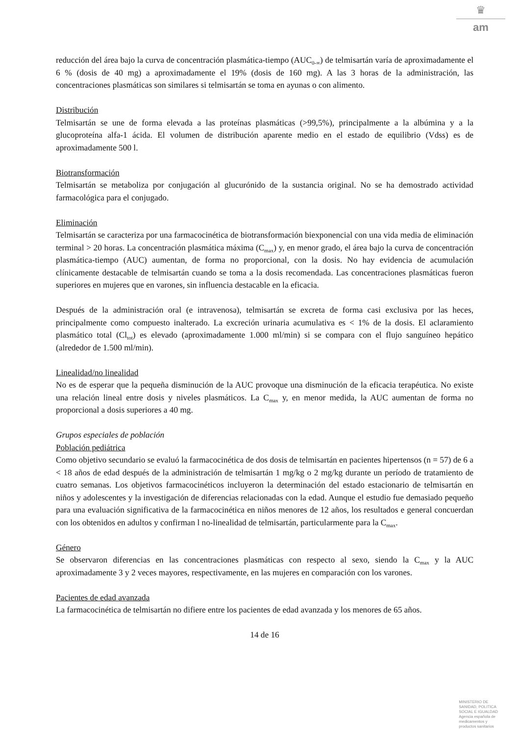♛
am
reducción del área bajo la curva de concentración plasmática-tiempo (AUC<sub>0-∞</sub>) de telmisartán varía de aproximadamente el 6 % (dosis de 40 mg) a aproximadamente el 19% (dosis de 160 mg). A las 3 horas de la administración, las concentraciones plasmáticas son similares si telmisartán se toma en ayunas o con alimento.
Distribución
Telmisartán se une de forma elevada a las proteínas plasmáticas (>99,5%), principalmente a la albúmina y a la glucoproteína alfa-1 ácida. El volumen de distribución aparente medio en el estado de equilibrio (Vdss) es de aproximadamente 500 l.
Biotransformación
Telmisartán se metaboliza por conjugación al glucurónido de la sustancia original. No se ha demostrado actividad farmacológica para el conjugado.
Eliminación
Telmisartán se caracteriza por una farmacocinética de biotransformación biexponencial con una vida media de eliminación terminal > 20 horas. La concentración plasmática máxima (C<sub>max</sub>) y, en menor grado, el área bajo la curva de concentración plasmática-tiempo (AUC) aumentan, de forma no proporcional, con la dosis. No hay evidencia de acumulación clínicamente destacable de telmisartán cuando se toma a la dosis recomendada. Las concentraciones plasmáticas fueron superiores en mujeres que en varones, sin influencia destacable en la eficacia.
Después de la administración oral (e intravenosa), telmisartán se excreta de forma casi exclusiva por las heces, principalmente como compuesto inalterado. La excreción urinaria acumulativa es < 1% de la dosis. El aclaramiento plasmático total (Cl<sub>tot</sub>) es elevado (aproximadamente 1.000 ml/min) si se compara con el flujo sanguíneo hepático (alrededor de 1.500 ml/min).
Linealidad/no linealidad
No es de esperar que la pequeña disminución de la AUC provoque una disminución de la eficacia terapéutica. No existe una relación lineal entre dosis y niveles plasmáticos. La C<sub>max</sub> y, en menor medida, la AUC aumentan de forma no proporcional a dosis superiores a 40 mg.
Grupos especiales de población
Población pediátrica
Como objetivo secundario se evaluó la farmacocinética de dos dosis de telmisartán en pacientes hipertensos (n = 57) de 6 a < 18 años de edad después de la administración de telmisartán 1 mg/kg o 2 mg/kg durante un período de tratamiento de cuatro semanas. Los objetivos farmacocinéticos incluyeron la determinación del estado estacionario de telmisartán en niños y adolescentes y la investigación de diferencias relacionadas con la edad. Aunque el estudio fue demasiado pequeño para una evaluación significativa de la farmacocinética en niños menores de 12 años, los resultados e general concuerdan con los obtenidos en adultos y confirman l no-linealidad de telmisartán, particularmente para la C<sub>max</sub>.
Género
Se observaron diferencias en las concentraciones plasmáticas con respecto al sexo, siendo la C<sub>max</sub> y la AUC aproximadamente 3 y 2 veces mayores, respectivamente, en las mujeres en comparación con los varones.
Pacientes de edad avanzada
La farmacocinética de telmisartán no difiere entre los pacientes de edad avanzada y los menores de 65 años.
14 de 16
MINISTERIO DE
SANIDAD, POLITICA
SOCIAL E IGUALDAD
Agencia española de
medicamentos y
productos sanitarios